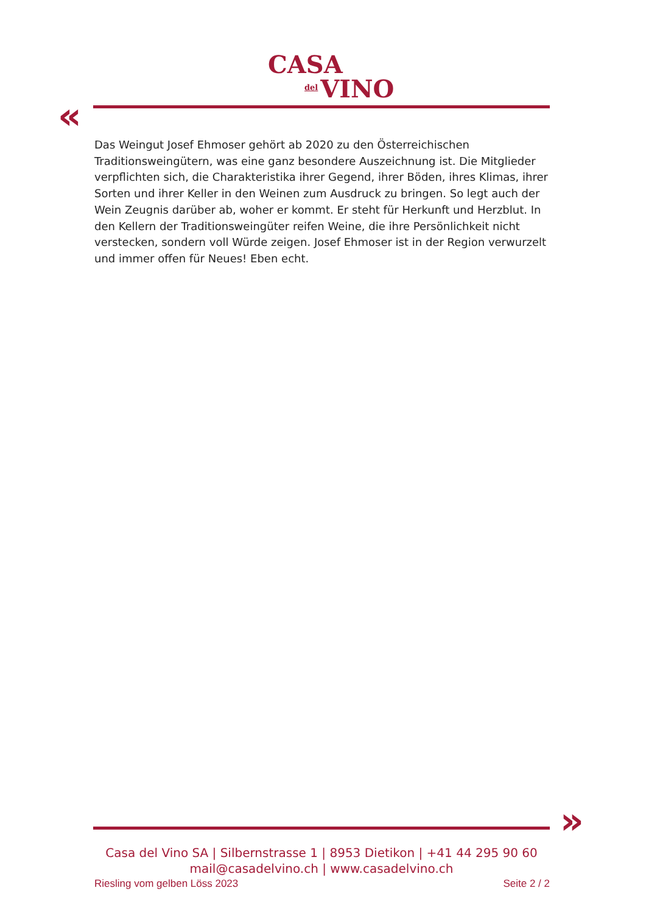CASA
del VINO
«
Das Weingut Josef Ehmoser gehört ab 2020 zu den Österreichischen Traditionsweingütern, was eine ganz besondere Auszeichnung ist. Die Mitglieder verpflichten sich, die Charakteristika ihrer Gegend, ihrer Böden, ihres Klimas, ihrer Sorten und ihrer Keller in den Weinen zum Ausdruck zu bringen. So legt auch der Wein Zeugnis darüber ab, woher er kommt. Er steht für Herkunft und Herzblut. In den Kellern der Traditionsweingüter reifen Weine, die ihre Persönlichkeit nicht verstecken, sondern voll Würde zeigen. Josef Ehmoser ist in der Region verwurzelt und immer offen für Neues! Eben echt.
»
Casa del Vino SA | Silbernstrasse 1 | 8953 Dietikon | +41 44 295 90 60
mail@casadelvino.ch | www.casadelvino.ch
Riesling vom gelben Löss 2023 Seite 2 / 2